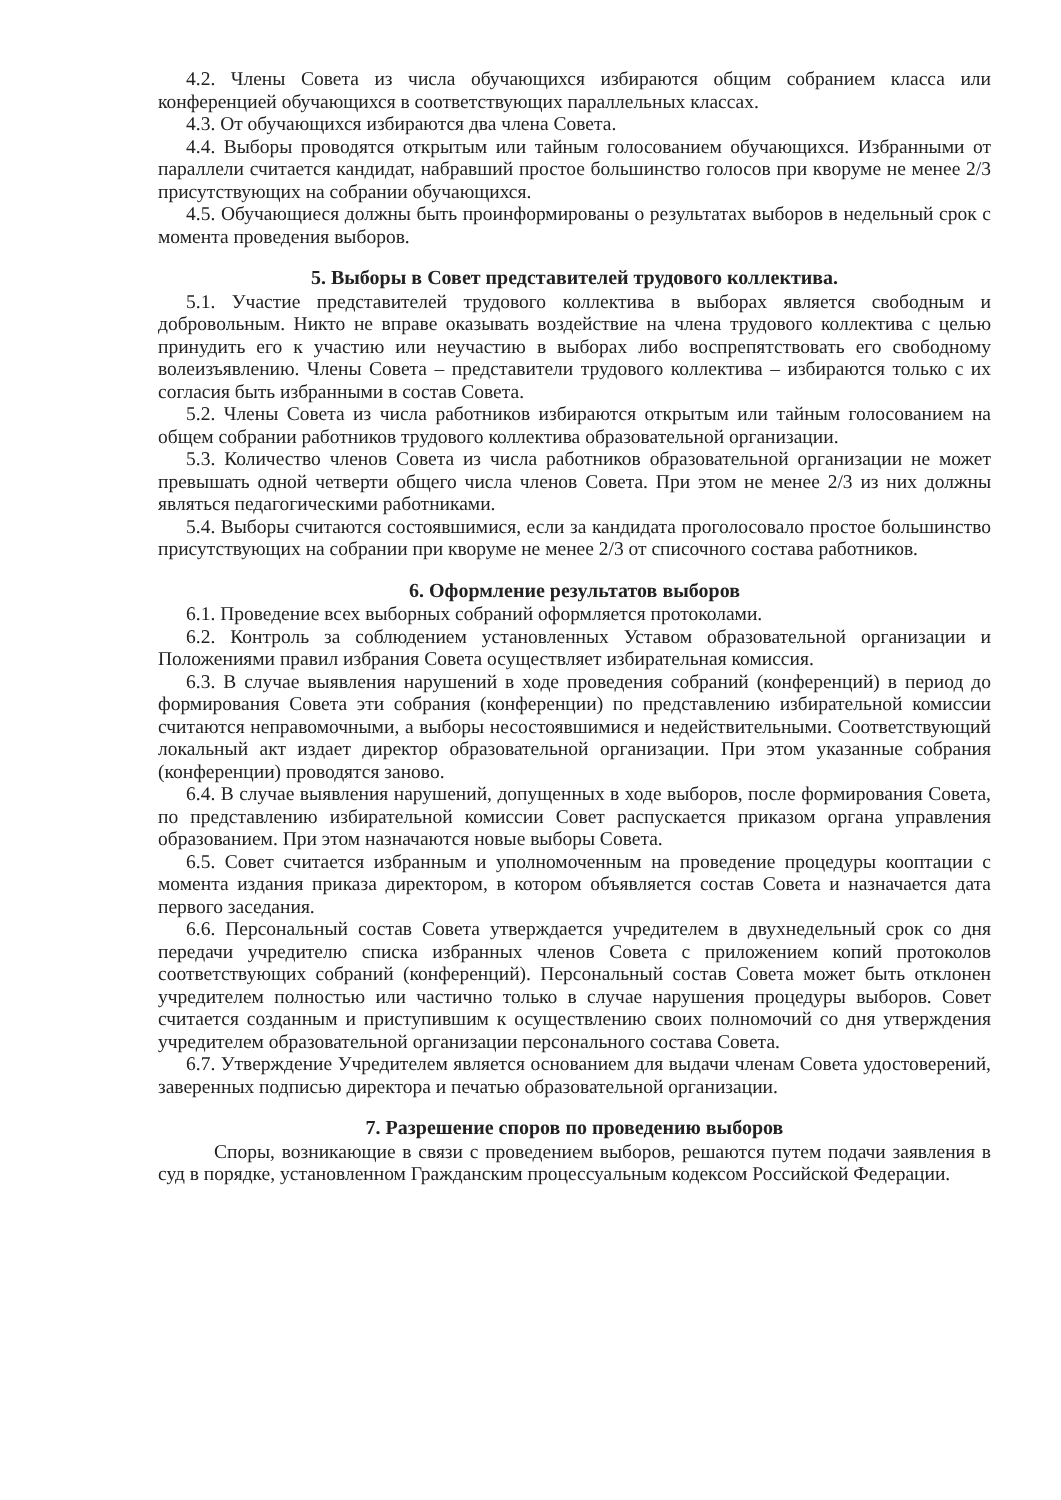4.2. Члены Совета из числа обучающихся избираются общим собранием класса или конференцией обучающихся в соответствующих параллельных классах.
4.3. От обучающихся избираются два члена Совета.
4.4. Выборы проводятся открытым или тайным голосованием обучающихся. Избранными от параллели считается кандидат, набравший простое большинство голосов при кворуме не менее 2/3 присутствующих на собрании обучающихся.
4.5. Обучающиеся должны быть проинформированы о результатах выборов в недельный срок с момента проведения выборов.
5. Выборы в Совет представителей трудового коллектива.
5.1. Участие представителей трудового коллектива в выборах является свободным и добровольным. Никто не вправе оказывать воздействие на члена трудового коллектива с целью принудить его к участию или неучастию в выборах либо воспрепятствовать его свободному волеизъявлению. Члены Совета – представители трудового коллектива – избираются только с их согласия быть избранными в состав Совета.
5.2. Члены Совета из числа работников избираются открытым или тайным голосованием на общем собрании работников трудового коллектива образовательной организации.
5.3. Количество членов Совета из числа работников образовательной организации не может превышать одной четверти общего числа членов Совета. При этом не менее 2/3 из них должны являться педагогическими работниками.
5.4. Выборы считаются состоявшимися, если за кандидата проголосовало простое большинство присутствующих на собрании при кворуме не менее 2/3 от списочного состава работников.
6. Оформление результатов выборов
6.1. Проведение всех выборных собраний оформляется протоколами.
6.2. Контроль за соблюдением установленных Уставом образовательной организации и Положениями правил избрания Совета осуществляет избирательная комиссия.
6.3. В случае выявления нарушений в ходе проведения собраний (конференций) в период до формирования Совета эти собрания (конференции) по представлению избирательной комиссии считаются неправомочными, а выборы несостоявшимися и недействительными. Соответствующий локальный акт издает директор образовательной организации. При этом указанные собрания (конференции) проводятся заново.
6.4. В случае выявления нарушений, допущенных в ходе выборов, после формирования Совета, по представлению избирательной комиссии Совет распускается приказом органа управления образованием. При этом назначаются новые выборы Совета.
6.5. Совет считается избранным и уполномоченным на проведение процедуры кооптации с момента издания приказа директором, в котором объявляется состав Совета и назначается дата первого заседания.
6.6. Персональный состав Совета утверждается учредителем в двухнедельный срок со дня передачи учредителю списка избранных членов Совета с приложением копий протоколов соответствующих собраний (конференций). Персональный состав Совета может быть отклонен учредителем полностью или частично только в случае нарушения процедуры выборов. Совет считается созданным и приступившим к осуществлению своих полномочий со дня утверждения учредителем образовательной организации персонального состава Совета.
6.7. Утверждение Учредителем является основанием для выдачи членам Совета удостоверений, заверенных подписью директора и печатью образовательной организации.
7. Разрешение споров по проведению выборов
Споры, возникающие в связи с проведением выборов, решаются путем подачи заявления в суд в порядке, установленном Гражданским процессуальным кодексом Российской Федерации.